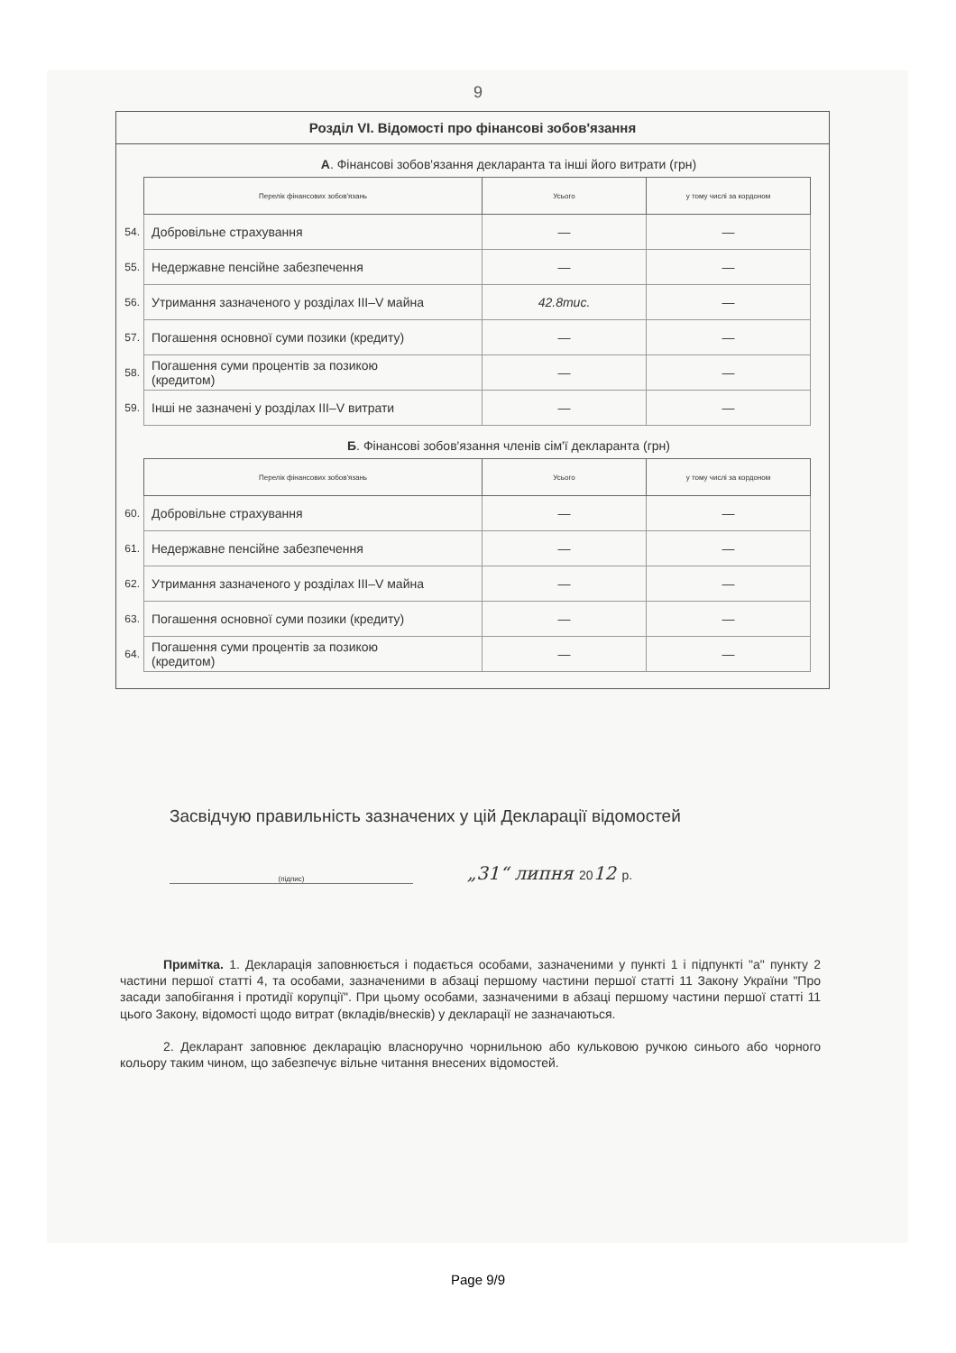9
Розділ VI. Відомості про фінансові зобов'язання
А. Фінансові зобов'язання декларанта та інші його витрати (грн)
| | Перелік фінансових зобов'язань | Усього | у тому числі за кордоном |
| --- | --- | --- | --- |
| 54. | Добровільне страхування | — | — |
| 55. | Недержавне пенсійне забезпечення | — | — |
| 56. | Утримання зазначеного у розділах III–V майна | 42.8тис. | — |
| 57. | Погашення основної суми позики (кредиту) | — | — |
| 58. | Погашення суми процентів за позикою (кредитом) | — | — |
| 59. | Інші не зазначені у розділах III–V витрати | — | — |
Б. Фінансові зобов'язання членів сім'ї декларанта (грн)
| | Перелік фінансових зобов'язань | Усього | у тому числі за кордоном |
| --- | --- | --- | --- |
| 60. | Добровільне страхування | — | — |
| 61. | Недержавне пенсійне забезпечення | — | — |
| 62. | Утримання зазначеного у розділах III–V майна | — | — |
| 63. | Погашення основної суми позики (кредиту) | — | — |
| 64. | Погашення суми процентів за позикою (кредитом) | — | — |
Засвідчую правильність зазначених у цій Декларації відомостей
(підпис)
„31“ липня 2012 р.
Примітка. 1. Декларація заповнюється і подається особами, зазначеними у пункті 1 і підпункті "а" пункту 2 частини першої статті 4, та особами, зазначеними в абзаці першому частини першої статті 11 Закону України "Про засади запобігання і протидії корупції". При цьому особами, зазначеними в абзаці першому частини першої статті 11 цього Закону, відомості щодо витрат (вкладів/внесків) у декларації не зазначаються.
2. Декларант заповнює декларацію власноручно чорнильною або кульковою ручкою синього або чорного кольору таким чином, що забезпечує вільне читання внесених відомостей.
Page 9/9